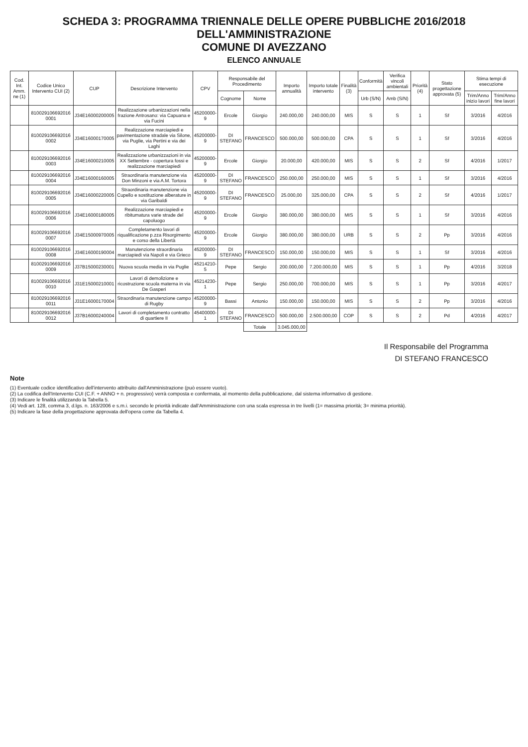SCHEDA 3: PROGRAMMA TRIENNALE DELLE OPERE PUBBLICHE 2016/2018 DELL'AMMINISTRAZIONE
COMUNE DI AVEZZANO
ELENCO ANNUALE
| Cod. Int. Amm. ne (1) | Codice Unico Intervento CUI (2) | CUP | Descrizione Intervento | CPV | Responsabile del Procedimento | | Importo annualità | Importo totale intervento | Finalità (3) | Conformità | Verifica vincoli ambientali | Priorità (4) | Stato progettazione approvata (5) | Stima tempi di esecuzione | |
| --- | --- | --- | --- | --- | --- | --- | --- | --- | --- | --- | --- | --- | --- | --- | --- |
| | | | | | Cognome | Nome | | | | Urb (S/N) | Amb (S/N) | | | Trim/Anno inizio lavori | Trim/Anno fine lavori |
| | 810029106692016 0001 | J34E16000200005 | Realizzazione urbanizzazioni nella frazione Antrosano: via Capuana e via Fucini | 45200000-9 | Ercole | Giorgio | 240.000,00 | 240.000,00 | MIS | S | S | 1 | Sf | 3/2016 | 4/2016 |
| | 810029106692016 0002 | J34E16000170005 | Realizzazione marciapiedi e pavimentazione stradale via Silone, via Puglie, via Pertini e via dei Laghi | 45200000-9 | DI STEFANO | FRANCESCO | 500.000,00 | 500.000,00 | CPA | S | S | 1 | Sf | 3/2016 | 4/2016 |
| | 810029106692016 0003 | J34E16000210005 | Realizzazione urbanizzazioni in via XX Settembre - copertura fossi e realizzazione marciapiedi | 45200000-9 | Ercole | Giorgio | 20.000,00 | 420.000,00 | MIS | S | S | 2 | Sf | 4/2016 | 1/2017 |
| | 810029106692016 0004 | J34E16000160005 | Straordinaria manutenzione via Don Minzoni e via A.M. Tortora | 45200000-9 | DI STEFANO | FRANCESCO | 250.000,00 | 250.000,00 | MIS | S | S | 1 | Sf | 3/2016 | 4/2016 |
| | 810029106692016 0005 | J34E16000220005 | Straordinaria manutenzione via Cupello e sostituzione alberature in via Garibaldi | 45200000-9 | DI STEFANO | FRANCESCO | 25.000,00 | 325.000,00 | CPA | S | S | 2 | Sf | 4/2016 | 1/2017 |
| | 810029106692016 0006 | J34E16000180005 | Realizzazione marciapiedi e ribitumatura varie strade del capoluogo | 45200000-9 | Ercole | Giorgio | 380.000,00 | 380.000,00 | MIS | S | S | 1 | Sf | 3/2016 | 4/2016 |
| | 810029106692016 0007 | J34E15000970005 | Completamento lavori di riqualificazione p.zza Risorgimento e corso della Libertà | 45200000-9 | Ercole | Giorgio | 380.000,00 | 380.000,00 | URB | S | S | 2 | Pp | 3/2016 | 4/2016 |
| | 810029106692016 0008 | J34E16000190004 | Manutenzione straordinaria marciapiedi via Napoli e via Grieco | 45200000-9 | DI STEFANO | FRANCESCO | 150.000,00 | 150.000,00 | MIS | S | S | 1 | Sf | 3/2016 | 4/2016 |
| | 810029106692016 0009 | J37B15000230001 | Nuova scuola media in via Puglie | 45214210-5 | Pepe | Sergio | 200.000,00 | 7.200.000,00 | MIS | S | S | 1 | Pp | 4/2016 | 3/2018 |
| | 810029106692016 0010 | J31E15000210001 | Lavori di demolizione e ricostruzione scuola materna in via De Gasperi | 45214230-1 | Pepe | Sergio | 250.000,00 | 700.000,00 | MIS | S | S | 1 | Pp | 3/2016 | 4/2017 |
| | 810029106692016 0011 | J31E16000170004 | Straordinaria manutenzione campo di Rugby | 45200000-9 | Bassi | Antonio | 150.000,00 | 150.000,00 | MIS | S | S | 2 | Pp | 3/2016 | 4/2016 |
| | 810029106692016 0012 | J37B16000240004 | Lavori di completamento contratto di quartiere II | 45400000-1 | DI STEFANO | FRANCESCO | 500.000,00 | 2.500.000,00 | COP | S | S | 2 | Pd | 4/2016 | 4/2017 |
| | | | | | | Totale | 3.045.000,00 | | | | | | | | |
Il Responsabile del Programma
DI STEFANO FRANCESCO
Note
(1) Eventuale codice identificativo dell'intervento attribuito dall'Amministrazione (può essere vuoto).
(2) La codifica dell'Intervento CUI (C.F. + ANNO + n. progressivo) verrà composta e confermata, al momento della pubblicazione, dal sistema informativo di gestione.
(3) Indicare le finalità utilizzando la Tabella 5.
(4) Vedi art. 128, comma 3, d.lgs. n. 163/2006 e s.m.i. secondo le priorità indicate dall'Amministrazione con una scala espressa in tre livelli (1= massima priorità; 3= minima priorità).
(5) Indicare la fase della progettazione approvata dell'opera come da Tabella 4.